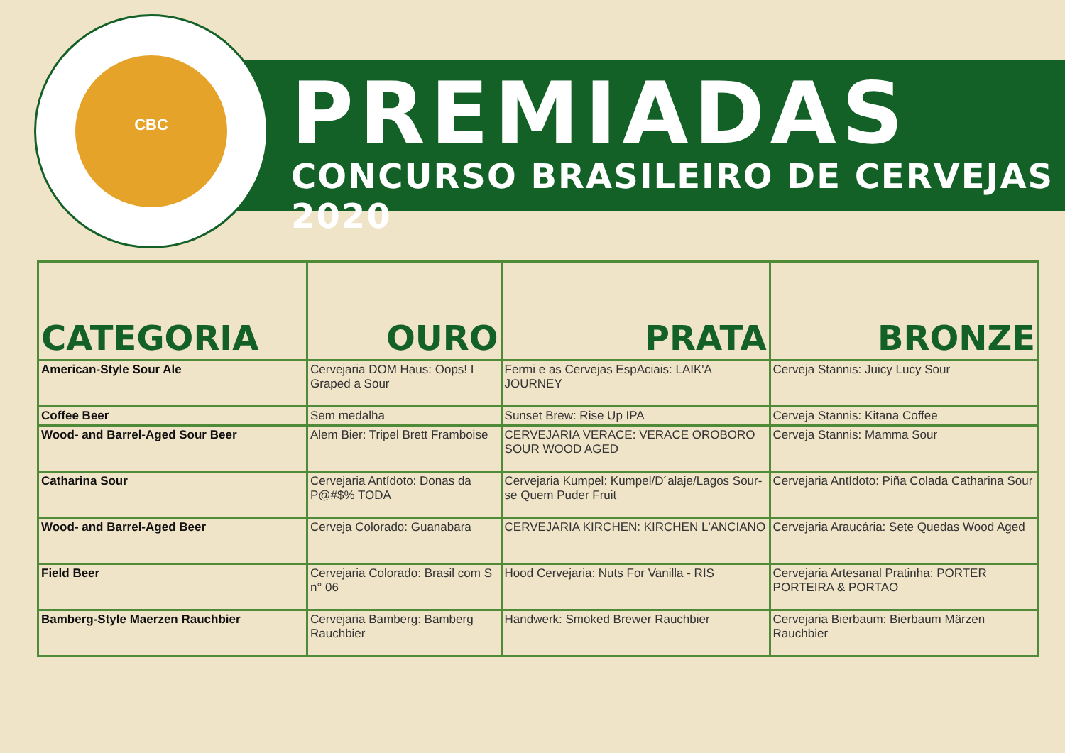CBC
PREMIADAS
CONCURSO BRASILEIRO DE CERVEJAS 2020
| CATEGORIA | OURO | PRATA | BRONZE |
| --- | --- | --- | --- |
| American-Style Sour Ale | Cervejaria DOM Haus: Oops! I Graped a Sour | Fermi e as Cervejas EspAciais: LAIK'A JOURNEY | Cerveja Stannis: Juicy Lucy Sour |
| Coffee Beer | Sem medalha | Sunset Brew: Rise Up IPA | Cerveja Stannis: Kitana Coffee |
| Wood- and Barrel-Aged Sour Beer | Alem Bier: Tripel Brett Framboise | CERVEJARIA VERACE: VERACE OROBORO SOUR WOOD AGED | Cerveja Stannis: Mamma Sour |
| Catharina Sour | Cervejaria Antídoto: Donas da P@#$% TODA | Cervejaria Kumpel: Kumpel/D´alaje/Lagos Sour-se Quem Puder Fruit | Cervejaria Antídoto: Piña Colada Catharina Sour |
| Wood- and Barrel-Aged Beer | Cerveja Colorado: Guanabara | CERVEJARIA KIRCHEN: KIRCHEN L'ANCIANO | Cervejaria Araucária: Sete Quedas Wood Aged |
| Field Beer | Cervejaria Colorado: Brasil com S n° 06 | Hood Cervejaria: Nuts For Vanilla - RIS | Cervejaria Artesanal Pratinha: PORTER PORTEIRA & PORTAO |
| Bamberg-Style Maerzen Rauchbier | Cervejaria Bamberg: Bamberg Rauchbier | Handwerk: Smoked Brewer Rauchbier | Cervejaria Bierbaum: Bierbaum Märzen Rauchbier |